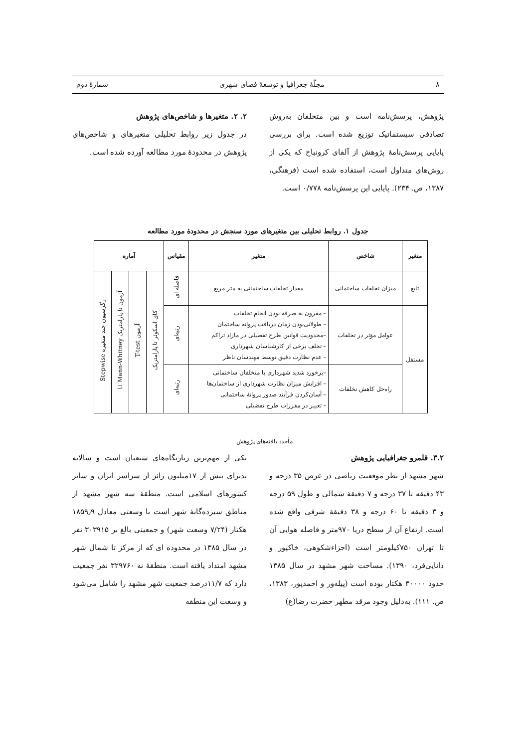۸ مجلّهٔ جغرافیا و توسعهٔ فضای شهری شمارهٔ دوم
پژوهش، پرسش‌نامه است و بین متخلفان به‌روش تصادفی سیستماتیک توزیع شده است. برای بررسی پایایی پرسش‌نامهٔ پژوهش از آلفای کرونباخ که یکی از روش‌های متداول است، استفاده شده است (فرهنگی، ۱۳۸۷، ص. ۲۳۴). پایایی این پرسش‌نامه ۰/۷۷۸ است.
۲. ۲. متغیرها و شاخص‌های پژوهش
در جدول زیر روابط تحلیلی متغیرهای و شاخص‌های پژوهش در محدودهٔ مورد مطالعه آورده شده است.
جدول ۱. روابط تحلیلی بین متغیرهای مورد سنجش در محدودهٔ مورد مطالعه
| متغیر | شاخص | متغیر | مقیاس | آماره | | | |
| --- | --- | --- | --- | --- | --- | --- | --- |
| تابع | میزان تخلفات ساختمانی | مقدار تخلفات ساختمانی به متر مربع | فاصله ای | کای اسکوئر نا پارامتریک | آزمون T-test | آزمون نا پارامتریک U Mann-Whitney | رگرسیون چند متغیره Stepwise |
| مستقل | عوامل مؤثر در تخلفات | – مقرون به صرفه بودن انجام تخلفات – طولانی‌بودن زمان دریافت پروانه ساختمان –محدودیت قوانین طرح تفصیلی در مازاد تراکم – تخلف برخی از کارشناسان شهرداری – عدم نظارت دقیق توسط مهندسان ناظر | رتبه‌ای | | | | |
| | راه‌حل کاهش تخلفات | –برخورد شدید شهرداری با متخلفان ساختمانی – افزایش میزان نظارت شهرداری از ساختمان‌ها – آسان‌کردن فرآیند صدور پروانهٔ ساختمانی – تغییر در مقررات طرح تفضیلی | رتبه‌ای | | | | |
مأخذ: یافته‌های پژوهش
۳.۲. قلمرو جغرافیایی پژوهش
شهر مشهد از نظر موقعیت ریاضی در عرض ۳۵ درجه و ۴۳ دقیقه تا ۳۷ درجه و ۷ دقیقهٔ شمالی و طول ۵۹ درجه و ۳ دقیقه تا ۶۰ درجه و ۳۸ دقیقهٔ شرقی واقع شده است. ارتفاع آن از سطح دریا ۹۷۰متر و فاصله هوایی آن تا تهران ۷۵۰کیلومتر است (اجزاءشکوهی، خاکپور و دانایی‌فرد، ۱۳۹۰). مساحت شهر مشهد در سال ۱۳۸۵ حدود ۳۰۰۰۰ هکتار بوده است (پیله‌ور و احمدپور، ۱۳۸۳، ص. ۱۱۱). به‌دلیل وجود مرقد مطهر حضرت رضا(ع)
یکی از مهم‌ترین زیارتگاه‌های شیعیان است و سالانه پذیرای بیش از ۱۷میلیون زائر از سراسر ایران و سایر کشورهای اسلامی است. منطقهٔ سه شهر مشهد از مناطق سیزده‌گانهٔ شهر است با وسعتی معادل ۱۸۵۹٫۹ هکتار (۷/۲۴ وسعت شهر) و جمعیتی بالغ بر ۳۰۳۹۱۵ نفر در سال ۱۳۸۵ در محدوده ای که از مرکز تا شمال شهر مشهد امتداد یافته است. منطقهٔ نه ۳۲۹۷۶۰ نفر جمعیت دارد که ۱۱/۷درصد جمعیت شهر مشهد را شامل می‌شود و وسعت این منطقه